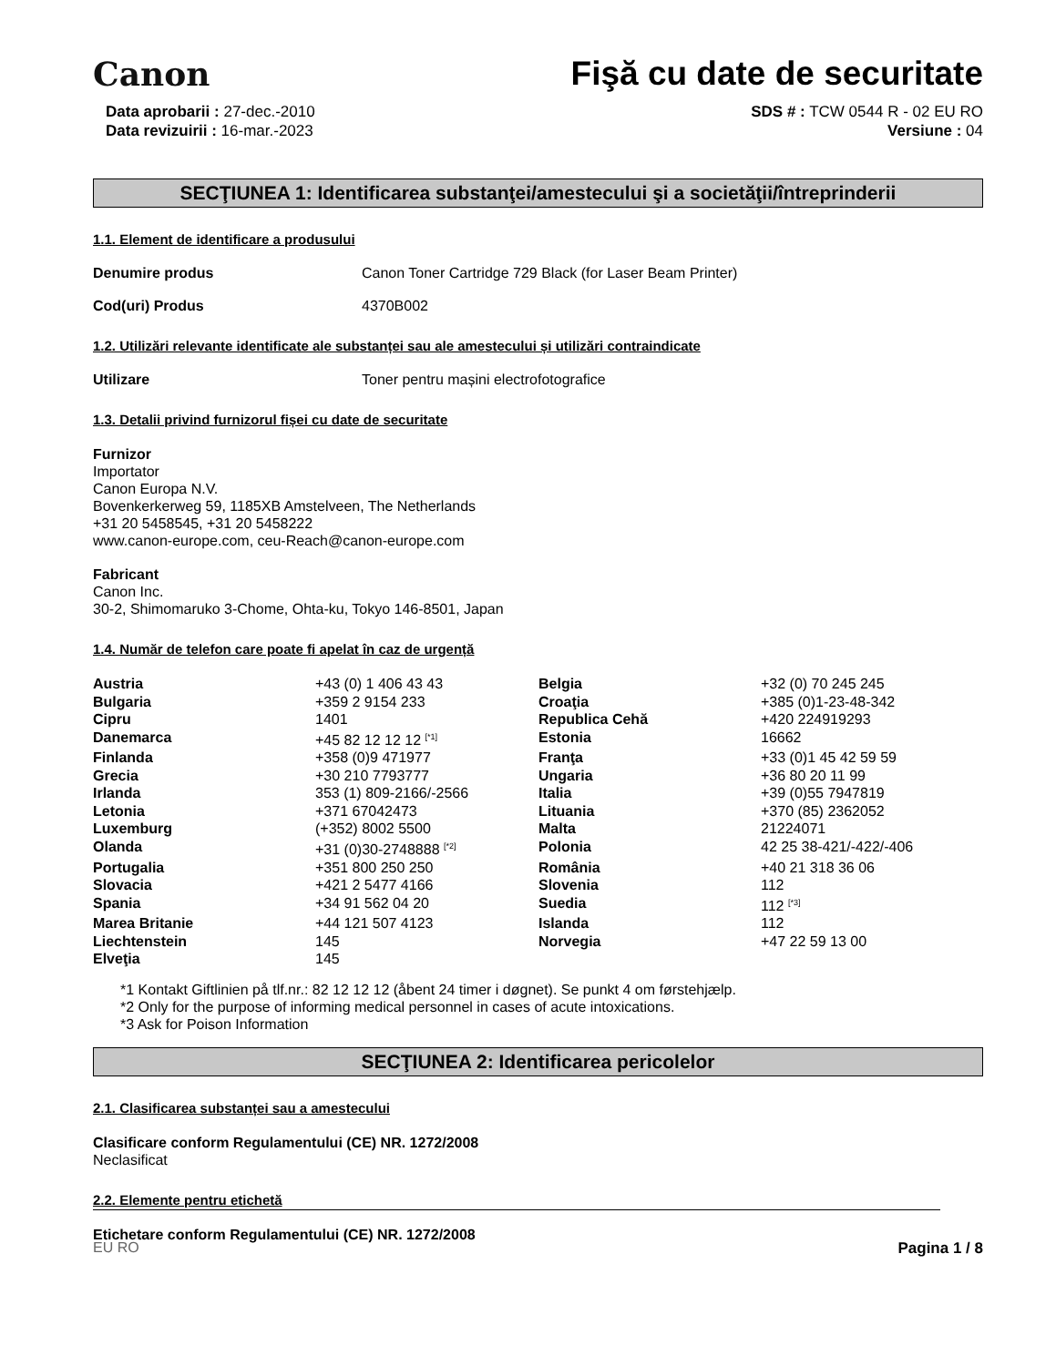Canon
Fişă cu date de securitate
Data aprobarii : 27-dec.-2010
Data revizuirii : 16-mar.-2023
SDS # : TCW 0544 R - 02 EU RO
Versiune : 04
SECŢIUNEA 1: Identificarea substanţei/amestecului şi a societăţii/întreprinderii
1.1. Element de identificare a produsului
Denumire produs Canon Toner Cartridge 729 Black (for Laser Beam Printer)
Cod(uri) Produs 4370B002
1.2. Utilizări relevante identificate ale substanței sau ale amestecului și utilizări contraindicate
Utilizare Toner pentru mașini electrofotografice
1.3. Detalii privind furnizorul fișei cu date de securitate
Furnizor
Importator
Canon Europa N.V.
Bovenkerkerweg 59, 1185XB Amstelveen, The Netherlands
+31 20 5458545, +31 20 5458222
www.canon-europe.com, ceu-Reach@canon-europe.com
Fabricant
Canon Inc.
30-2, Shimomaruko 3-Chome, Ohta-ku, Tokyo 146-8501, Japan
1.4. Număr de telefon care poate fi apelat în caz de urgență
| Austria | +43 (0) 1 406 43 43 | Belgia | +32 (0) 70 245 245 |
| Bulgaria | +359 2 9154 233 | Croaţia | +385 (0)1-23-48-342 |
| Cipru | 1401 | Republica Cehă | +420 224919293 |
| Danemarca | +45 82 12 12 12 <sup>[*1]</sup> | Estonia | 16662 |
| Finlanda | +358 (0)9 471977 | Franţa | +33 (0)1 45 42 59 59 |
| Grecia | +30 210 7793777 | Ungaria | +36 80 20 11 99 |
| Irlanda | 353 (1) 809-2166/-2566 | Italia | +39 (0)55 7947819 |
| Letonia | +371 67042473 | Lituania | +370 (85) 2362052 |
| Luxemburg | (+352) 8002 5500 | Malta | 21224071 |
| Olanda | +31 (0)30-2748888 <sup>[*2]</sup> | Polonia | 42 25 38-421/-422/-406 |
| Portugalia | +351 800 250 250 | România | +40 21 318 36 06 |
| Slovacia | +421 2 5477 4166 | Slovenia | 112 |
| Spania | +34 91 562 04 20 | Suedia | 112 <sup>[*3]</sup> |
| Marea Britanie | +44 121 507 4123 | Islanda | 112 |
| Liechtenstein | 145 | Norvegia | +47 22 59 13 00 |
| Elveţia | 145 | | |
*1 Kontakt Giftlinien på tlf.nr.: 82 12 12 12 (åbent 24 timer i døgnet). Se punkt 4 om førstehjælp.
*2 Only for the purpose of informing medical personnel in cases of acute intoxications.
*3 Ask for Poison Information
SECŢIUNEA 2: Identificarea pericolelor
2.1. Clasificarea substanței sau a amestecului
Clasificare conform Regulamentului (CE) NR. 1272/2008
Neclasificat
2.2. Elemente pentru etichetă
Etichetare conform Regulamentului (CE) NR. 1272/2008
EU RO Pagina 1 / 8